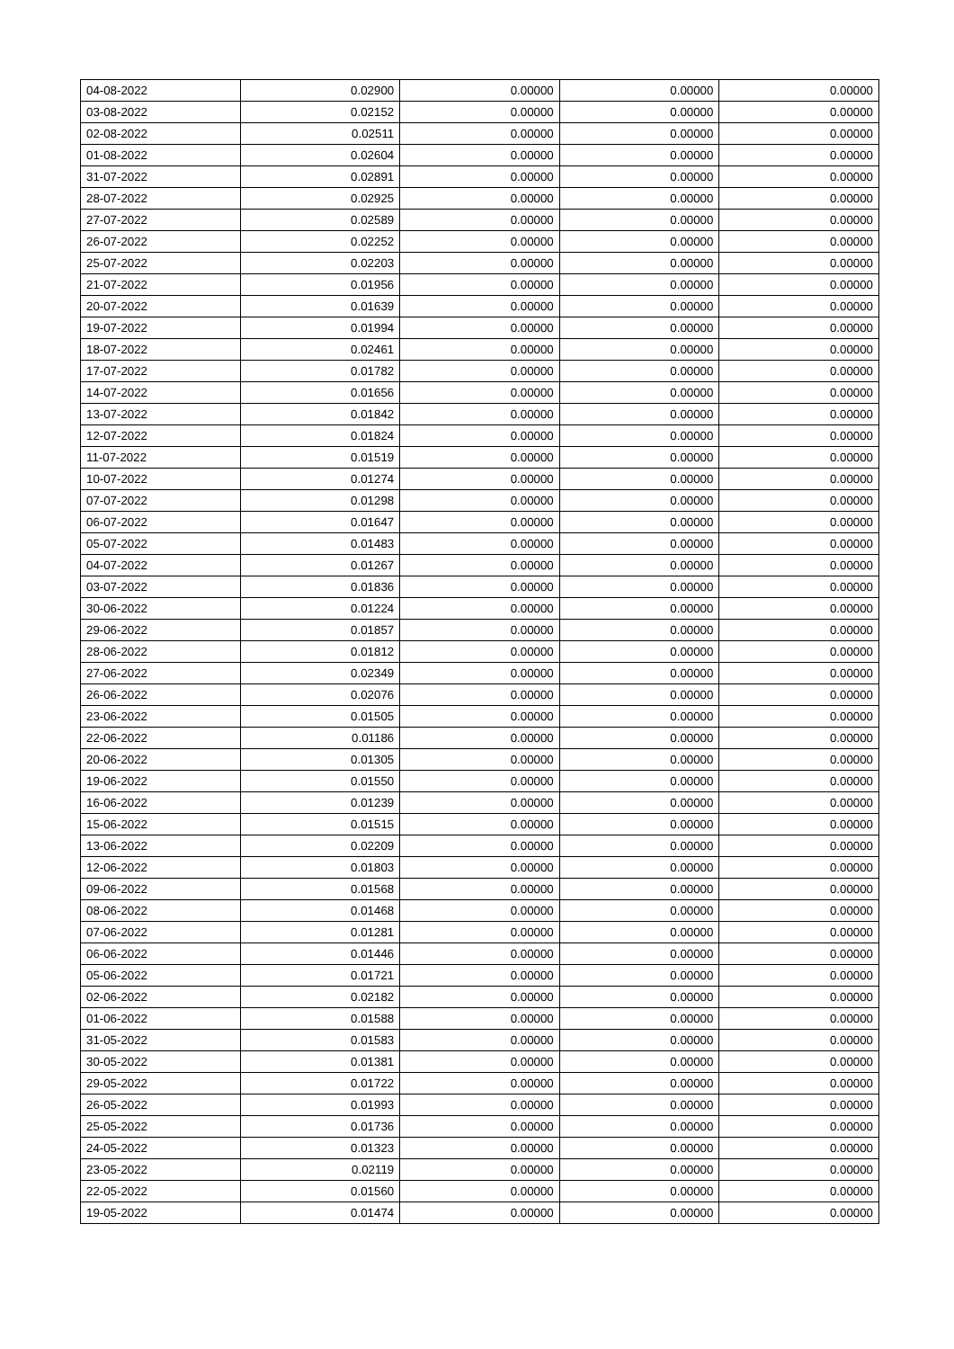| 04-08-2022 | 0.02900 | 0.00000 | 0.00000 | 0.00000 |
| 03-08-2022 | 0.02152 | 0.00000 | 0.00000 | 0.00000 |
| 02-08-2022 | 0.02511 | 0.00000 | 0.00000 | 0.00000 |
| 01-08-2022 | 0.02604 | 0.00000 | 0.00000 | 0.00000 |
| 31-07-2022 | 0.02891 | 0.00000 | 0.00000 | 0.00000 |
| 28-07-2022 | 0.02925 | 0.00000 | 0.00000 | 0.00000 |
| 27-07-2022 | 0.02589 | 0.00000 | 0.00000 | 0.00000 |
| 26-07-2022 | 0.02252 | 0.00000 | 0.00000 | 0.00000 |
| 25-07-2022 | 0.02203 | 0.00000 | 0.00000 | 0.00000 |
| 21-07-2022 | 0.01956 | 0.00000 | 0.00000 | 0.00000 |
| 20-07-2022 | 0.01639 | 0.00000 | 0.00000 | 0.00000 |
| 19-07-2022 | 0.01994 | 0.00000 | 0.00000 | 0.00000 |
| 18-07-2022 | 0.02461 | 0.00000 | 0.00000 | 0.00000 |
| 17-07-2022 | 0.01782 | 0.00000 | 0.00000 | 0.00000 |
| 14-07-2022 | 0.01656 | 0.00000 | 0.00000 | 0.00000 |
| 13-07-2022 | 0.01842 | 0.00000 | 0.00000 | 0.00000 |
| 12-07-2022 | 0.01824 | 0.00000 | 0.00000 | 0.00000 |
| 11-07-2022 | 0.01519 | 0.00000 | 0.00000 | 0.00000 |
| 10-07-2022 | 0.01274 | 0.00000 | 0.00000 | 0.00000 |
| 07-07-2022 | 0.01298 | 0.00000 | 0.00000 | 0.00000 |
| 06-07-2022 | 0.01647 | 0.00000 | 0.00000 | 0.00000 |
| 05-07-2022 | 0.01483 | 0.00000 | 0.00000 | 0.00000 |
| 04-07-2022 | 0.01267 | 0.00000 | 0.00000 | 0.00000 |
| 03-07-2022 | 0.01836 | 0.00000 | 0.00000 | 0.00000 |
| 30-06-2022 | 0.01224 | 0.00000 | 0.00000 | 0.00000 |
| 29-06-2022 | 0.01857 | 0.00000 | 0.00000 | 0.00000 |
| 28-06-2022 | 0.01812 | 0.00000 | 0.00000 | 0.00000 |
| 27-06-2022 | 0.02349 | 0.00000 | 0.00000 | 0.00000 |
| 26-06-2022 | 0.02076 | 0.00000 | 0.00000 | 0.00000 |
| 23-06-2022 | 0.01505 | 0.00000 | 0.00000 | 0.00000 |
| 22-06-2022 | 0.01186 | 0.00000 | 0.00000 | 0.00000 |
| 20-06-2022 | 0.01305 | 0.00000 | 0.00000 | 0.00000 |
| 19-06-2022 | 0.01550 | 0.00000 | 0.00000 | 0.00000 |
| 16-06-2022 | 0.01239 | 0.00000 | 0.00000 | 0.00000 |
| 15-06-2022 | 0.01515 | 0.00000 | 0.00000 | 0.00000 |
| 13-06-2022 | 0.02209 | 0.00000 | 0.00000 | 0.00000 |
| 12-06-2022 | 0.01803 | 0.00000 | 0.00000 | 0.00000 |
| 09-06-2022 | 0.01568 | 0.00000 | 0.00000 | 0.00000 |
| 08-06-2022 | 0.01468 | 0.00000 | 0.00000 | 0.00000 |
| 07-06-2022 | 0.01281 | 0.00000 | 0.00000 | 0.00000 |
| 06-06-2022 | 0.01446 | 0.00000 | 0.00000 | 0.00000 |
| 05-06-2022 | 0.01721 | 0.00000 | 0.00000 | 0.00000 |
| 02-06-2022 | 0.02182 | 0.00000 | 0.00000 | 0.00000 |
| 01-06-2022 | 0.01588 | 0.00000 | 0.00000 | 0.00000 |
| 31-05-2022 | 0.01583 | 0.00000 | 0.00000 | 0.00000 |
| 30-05-2022 | 0.01381 | 0.00000 | 0.00000 | 0.00000 |
| 29-05-2022 | 0.01722 | 0.00000 | 0.00000 | 0.00000 |
| 26-05-2022 | 0.01993 | 0.00000 | 0.00000 | 0.00000 |
| 25-05-2022 | 0.01736 | 0.00000 | 0.00000 | 0.00000 |
| 24-05-2022 | 0.01323 | 0.00000 | 0.00000 | 0.00000 |
| 23-05-2022 | 0.02119 | 0.00000 | 0.00000 | 0.00000 |
| 22-05-2022 | 0.01560 | 0.00000 | 0.00000 | 0.00000 |
| 19-05-2022 | 0.01474 | 0.00000 | 0.00000 | 0.00000 |